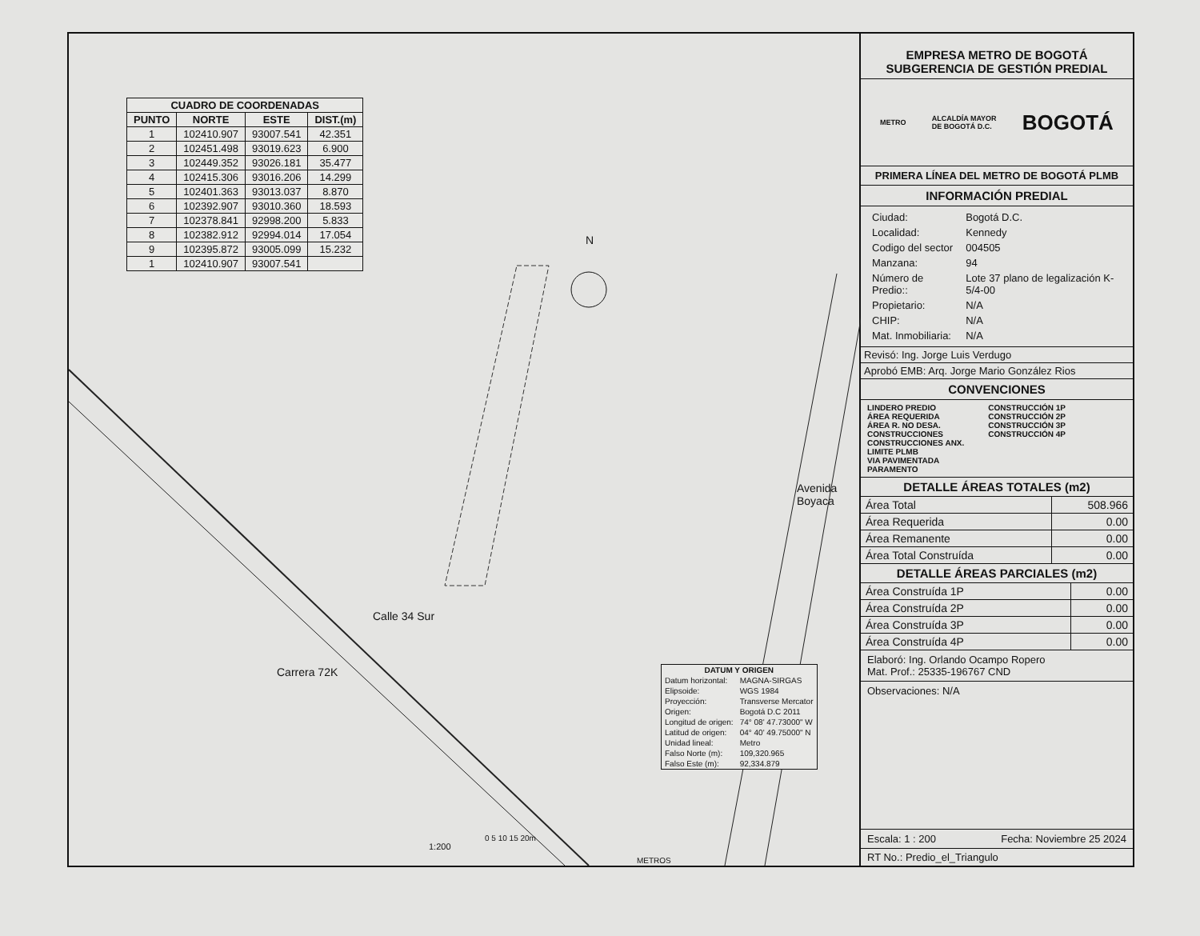| CUADRO DE COORDENADAS | | | |
| --- | --- | --- | --- |
| PUNTO | NORTE | ESTE | DIST.(m) |
| 1 | 102410.907 | 93007.541 | 42.351 |
| 2 | 102451.498 | 93019.623 | 6.900 |
| 3 | 102449.352 | 93026.181 | 35.477 |
| 4 | 102415.306 | 93016.206 | 14.299 |
| 5 | 102401.363 | 93013.037 | 8.870 |
| 6 | 102392.907 | 93010.360 | 18.593 |
| 7 | 102378.841 | 92998.200 | 5.833 |
| 8 | 102382.912 | 92994.014 | 17.054 |
| 9 | 102395.872 | 93005.099 | 15.232 |
| 1 | 102410.907 | 93007.541 | |
N
Avenida Boyaca
Calle 34 Sur
Carrera 72K
0 5 10 15 20m
1:200
METROS
| DATUM Y ORIGEN | |
| --- | --- |
| Datum horizontal: | MAGNA-SIRGAS |
| Elipsoide: | WGS 1984 |
| Proyección: | Transverse Mercator |
| Origen: | Bogotá D.C 2011 |
| Longitud de origen: | 74° 08' 47.73000" W |
| Latitud de origen: | 04° 40' 49.75000" N |
| Unidad lineal: | Metro |
| Falso Norte (m): | 109,320.965 |
| Falso Este (m): | 92,334.879 |
EMPRESA METRO DE BOGOTÁ
SUBGERENCIA DE GESTIÓN PREDIAL
METRO ALCALDÍA MAYOR
DE BOGOTÁ D.C. BOGOTÁ
PRIMERA LÍNEA DEL METRO DE BOGOTÁ PLMB
INFORMACIÓN PREDIAL
| Ciudad: | Bogotá D.C. |
| Localidad: | Kennedy |
| Codigo del sector | 004505 |
| Manzana: | 94 |
| Número de Predio:: | Lote 37 plano de legalización K-5/4-00 |
| Propietario: | N/A |
| CHIP: | N/A |
| Mat. Inmobiliaria: | N/A |
Revisó: Ing. Jorge Luis Verdugo
Aprobó EMB: Arq. Jorge Mario González Rios
CONVENCIONES
LINDERO PREDIO
ÁREA REQUERIDA
ÁREA R. NO DESA.
CONSTRUCCIONES
CONSTRUCCIONES ANX.
LIMITE PLMB
VIA PAVIMENTADA
PARAMENTO
CONSTRUCCIÓN 1P
CONSTRUCCIÓN 2P
CONSTRUCCIÓN 3P
CONSTRUCCIÓN 4P
DETALLE ÁREAS TOTALES (m2)
| Área Total | 508.966 |
| Área Requerida | 0.00 |
| Área Remanente | 0.00 |
| Área Total Construída | 0.00 |
DETALLE ÁREAS PARCIALES (m2)
| Área Construída 1P | 0.00 |
| Área Construída 2P | 0.00 |
| Área Construída 3P | 0.00 |
| Área Construída 4P | 0.00 |
Elaboró: Ing. Orlando Ocampo Ropero
Mat. Prof.: 25335-196767 CND
Observaciones: N/A
Escala: 1 : 200 Fecha: Noviembre 25 2024
RT No.: Predio_el_Triangulo